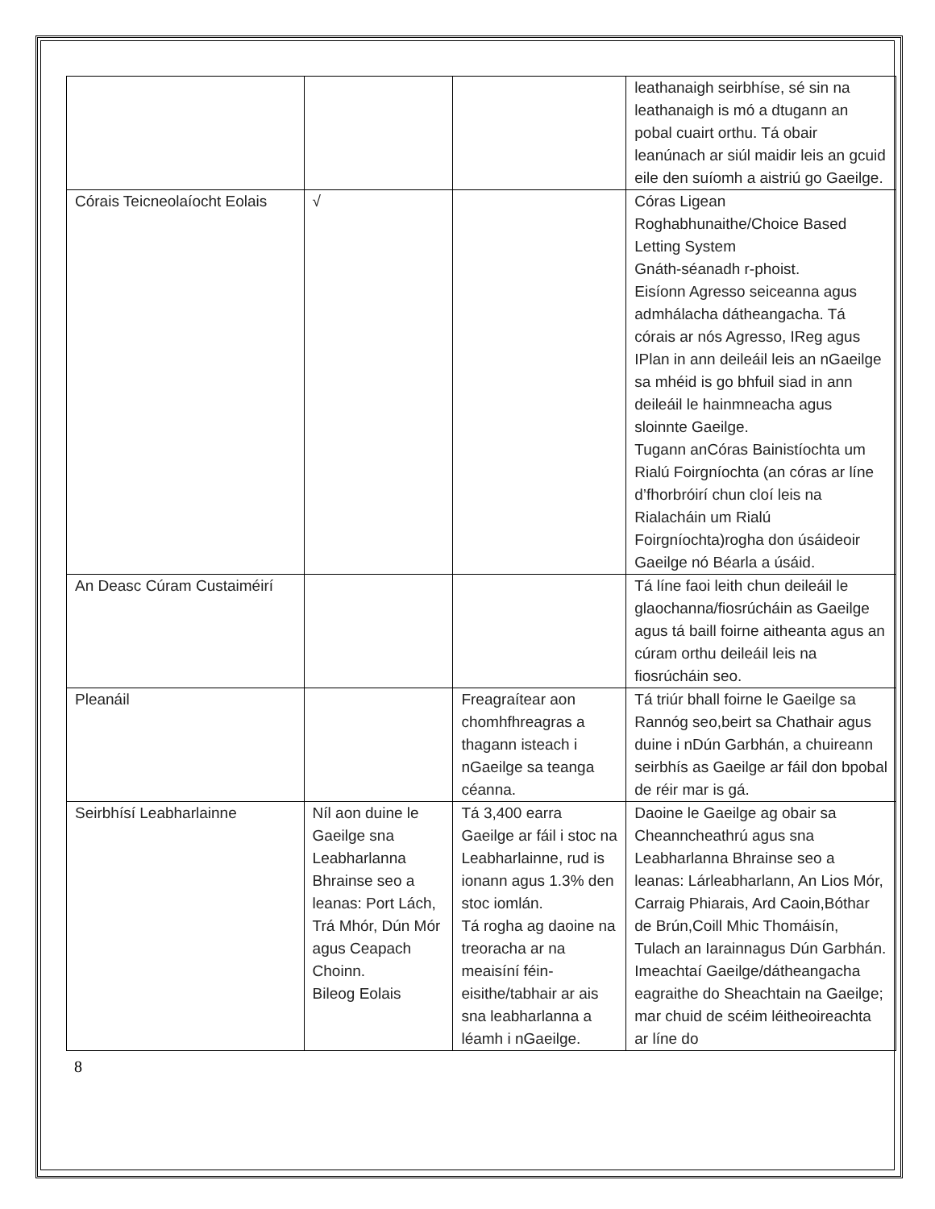| | | | leathanaigh seirbhíse, sé sin na leathanaigh is mó a dtugann an pobal cuairt orthu. Tá obair leanúnach ar siúl maidir leis an gcuid eile den suíomh a aistriú go Gaeilge. |
| Córais Teicneolaíocht Eolais | √ | | Córas Ligean Roghabhunaithe/Choice Based Letting System Gnáth-séanadh r-phoist. Eisíonn Agresso seiceanna agus admhálacha dátheangacha. Tá córais ar nós Agresso, IReg agus IPlan in ann deileáil leis an nGaeilge sa mhéid is go bhfuil siad in ann deileáil le hainmneacha agus sloinnte Gaeilge. Tugann anCóras Bainistíochta um Rialú Foirgníochta (an córas ar líne d’fhorbróirí chun cloí leis na Rialacháin um Rialú Foirgníochta)rogha don úsáideoir Gaeilge nó Béarla a úsáid. |
| An Deasc Cúram Custaiméirí | | | Tá líne faoi leith chun deileáil le glaochanna/fiosrúcháin as Gaeilge agus tá baill foirne aitheanta agus an cúram orthu deileáil leis na fiosrúcháin seo. |
| Pleanáil | | Freagraítear aon chomhfhreagras a thagann isteach i nGaeilge sa teanga céanna. | Tá triúr bhall foirne le Gaeilge sa Rannóg seo,beirt sa Chathair agus duine i nDún Garbhán, a chuireann seirbhís as Gaeilge ar fáil don bpobal de réir mar is gá. |
| Seirbhísí Leabharlainne | Níl aon duine le Gaeilge sna Leabharlanna Bhrainse seo a leanas: Port Lách, Trá Mhór, Dún Mór agus Ceapach Choinn. Bileog Eolais | Tá 3,400 earra Gaeilge ar fáil i stoc na Leabharlainne, rud is ionann agus 1.3% den stoc iomlán. Tá rogha ag daoine na treoracha ar na meaisíní féin-eisithe/tabhair ar ais sna leabharlanna a léamh i nGaeilge. | Daoine le Gaeilge ag obair sa Cheanncheathrú agus sna Leabharlanna Bhrainse seo a leanas: Lárleabharlann, An Lios Mór, Carraig Phiarais, Ard Caoin,Bóthar de Brún,Coill Mhic Thomáisín, Tulach an Iarainnagus Dún Garbhán. Imeachtaí Gaeilge/dátheangacha eagraithe do Sheachtain na Gaeilge; mar chuid de scéim léitheoireachta ar líne do |
8